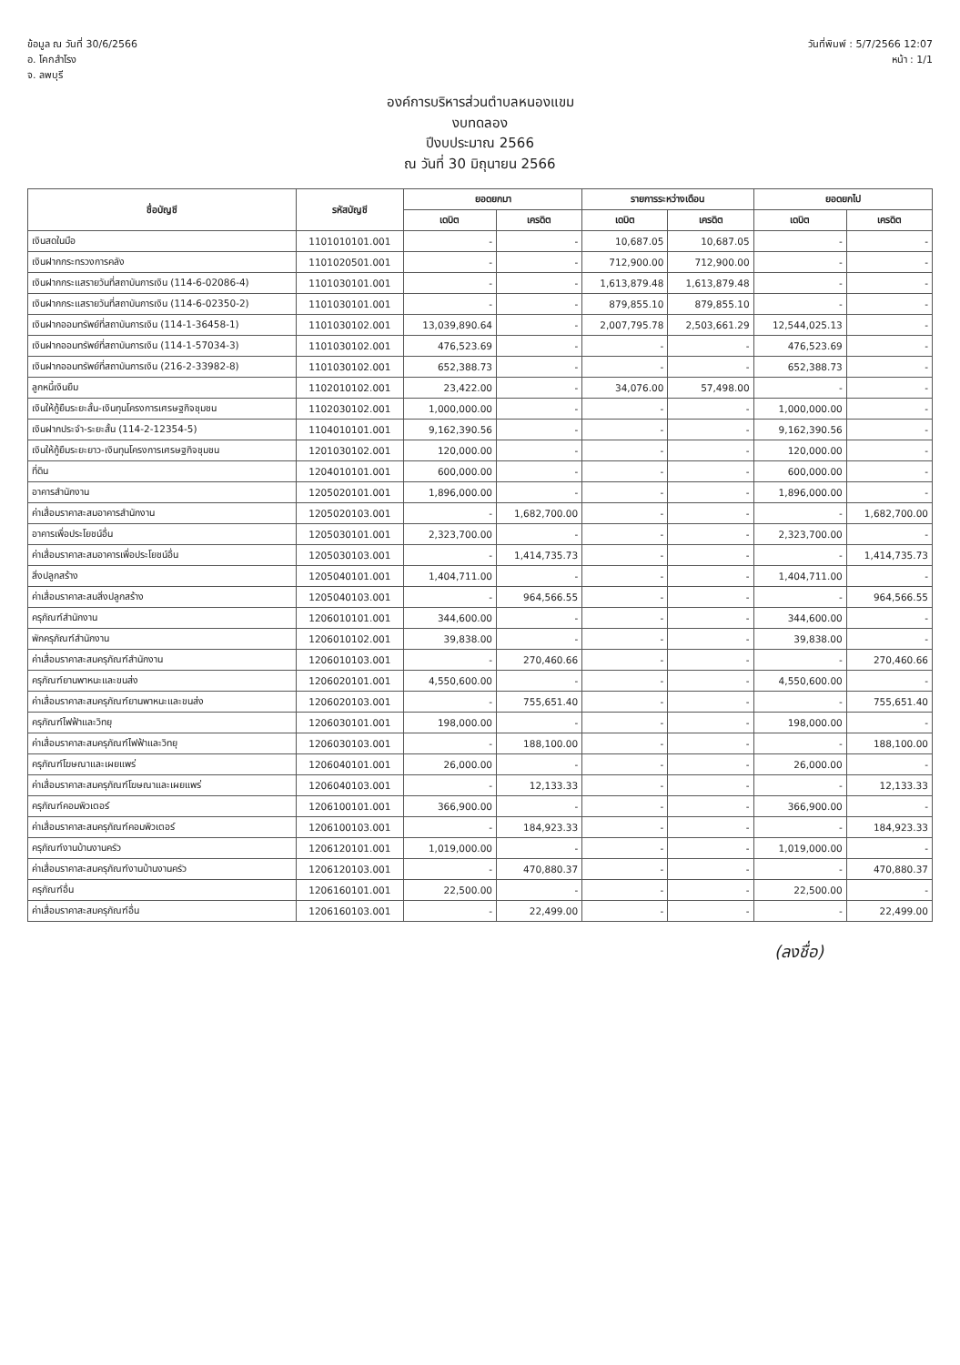ข้อมูล ณ วันที่ 30/6/2566
อ. โคกสำโรง
จ. ลพบุรี
วันที่พิมพ์ : 5/7/2566 12:07
หน้า : 1/1
องค์การบริหารส่วนตำบลหนองแขม
งบทดลอง
ปีงบประมาณ 2566
ณ วันที่ 30 มิถุนายน 2566
| ชื่อบัญชี | รหัสบัญชี | ยอดยกมา | | รายการระหว่างเดือน | | ยอดยกไป | |
| --- | --- | --- | --- | --- | --- | --- | --- |
| | | เดบิต | เครดิต | เดบิต | เครดิต | เดบิต | เครดิต |
| เงินสดในมือ | 1101010101.001 | - | - | 10,687.05 | 10,687.05 | - | - |
| เงินฝากกระทรวงการคลัง | 1101020501.001 | - | - | 712,900.00 | 712,900.00 | - | - |
| เงินฝากกระแสรายวันที่สถาบันการเงิน (114-6-02086-4) | 1101030101.001 | - | - | 1,613,879.48 | 1,613,879.48 | - | - |
| เงินฝากกระแสรายวันที่สถาบันการเงิน (114-6-02350-2) | 1101030101.001 | - | - | 879,855.10 | 879,855.10 | - | - |
| เงินฝากออมทรัพย์ที่สถาบันการเงิน (114-1-36458-1) | 1101030102.001 | 13,039,890.64 | - | 2,007,795.78 | 2,503,661.29 | 12,544,025.13 | - |
| เงินฝากออมทรัพย์ที่สถาบันการเงิน (114-1-57034-3) | 1101030102.001 | 476,523.69 | - | - | - | 476,523.69 | - |
| เงินฝากออมทรัพย์ที่สถาบันการเงิน (216-2-33982-8) | 1101030102.001 | 652,388.73 | - | - | - | 652,388.73 | - |
| ลูกหนี้เงินยืม | 1102010102.001 | 23,422.00 | - | 34,076.00 | 57,498.00 | - | - |
| เงินให้กู้ยืมระยะสั้น-เงินทุนโครงการเศรษฐกิจชุมชน | 1102030102.001 | 1,000,000.00 | - | - | - | 1,000,000.00 | - |
| เงินฝากประจำ-ระยะสั้น (114-2-12354-5) | 1104010101.001 | 9,162,390.56 | - | - | - | 9,162,390.56 | - |
| เงินให้กู้ยืมระยะยาว-เงินทุนโครงการเศรษฐกิจชุมชน | 1201030102.001 | 120,000.00 | - | - | - | 120,000.00 | - |
| ที่ดิน | 1204010101.001 | 600,000.00 | - | - | - | 600,000.00 | - |
| อาคารสำนักงาน | 1205020101.001 | 1,896,000.00 | - | - | - | 1,896,000.00 | - |
| ค่าเสื่อมราคาสะสมอาคารสำนักงาน | 1205020103.001 | - | 1,682,700.00 | - | - | - | 1,682,700.00 |
| อาคารเพื่อประโยชน์อื่น | 1205030101.001 | 2,323,700.00 | - | - | - | 2,323,700.00 | - |
| ค่าเสื่อมราคาสะสมอาคารเพื่อประโยชน์อื่น | 1205030103.001 | - | 1,414,735.73 | - | - | - | 1,414,735.73 |
| สิ่งปลูกสร้าง | 1205040101.001 | 1,404,711.00 | - | - | - | 1,404,711.00 | - |
| ค่าเสื่อมราคาสะสมสิ่งปลูกสร้าง | 1205040103.001 | - | 964,566.55 | - | - | - | 964,566.55 |
| ครุภัณฑ์สำนักงาน | 1206010101.001 | 344,600.00 | - | - | - | 344,600.00 | - |
| พักครุภัณฑ์สำนักงาน | 1206010102.001 | 39,838.00 | - | - | - | 39,838.00 | - |
| ค่าเสื่อมราคาสะสมครุภัณฑ์สำนักงาน | 1206010103.001 | - | 270,460.66 | - | - | - | 270,460.66 |
| ครุภัณฑ์ยานพาหนะและขนส่ง | 1206020101.001 | 4,550,600.00 | - | - | - | 4,550,600.00 | - |
| ค่าเสื่อมราคาสะสมครุภัณฑ์ยานพาหนะและขนส่ง | 1206020103.001 | - | 755,651.40 | - | - | - | 755,651.40 |
| ครุภัณฑ์ไฟฟ้าและวิทยุ | 1206030101.001 | 198,000.00 | - | - | - | 198,000.00 | - |
| ค่าเสื่อมราคาสะสมครุภัณฑ์ไฟฟ้าและวิทยุ | 1206030103.001 | - | 188,100.00 | - | - | - | 188,100.00 |
| ครุภัณฑ์โฆษณาและเผยแพร่ | 1206040101.001 | 26,000.00 | - | - | - | 26,000.00 | - |
| ค่าเสื่อมราคาสะสมครุภัณฑ์โฆษณาและเผยแพร่ | 1206040103.001 | - | 12,133.33 | - | - | - | 12,133.33 |
| ครุภัณฑ์คอมพิวเตอร์ | 1206100101.001 | 366,900.00 | - | - | - | 366,900.00 | - |
| ค่าเสื่อมราคาสะสมครุภัณฑ์คอมพิวเตอร์ | 1206100103.001 | - | 184,923.33 | - | - | - | 184,923.33 |
| ครุภัณฑ์งานบ้านงานครัว | 1206120101.001 | 1,019,000.00 | - | - | - | 1,019,000.00 | - |
| ค่าเสื่อมราคาสะสมครุภัณฑ์งานบ้านงานครัว | 1206120103.001 | - | 470,880.37 | - | - | - | 470,880.37 |
| ครุภัณฑ์อื่น | 1206160101.001 | 22,500.00 | - | - | - | 22,500.00 | - |
| ค่าเสื่อมราคาสะสมครุภัณฑ์อื่น | 1206160103.001 | - | 22,499.00 | - | - | - | 22,499.00 |
(ลงชื่อ)